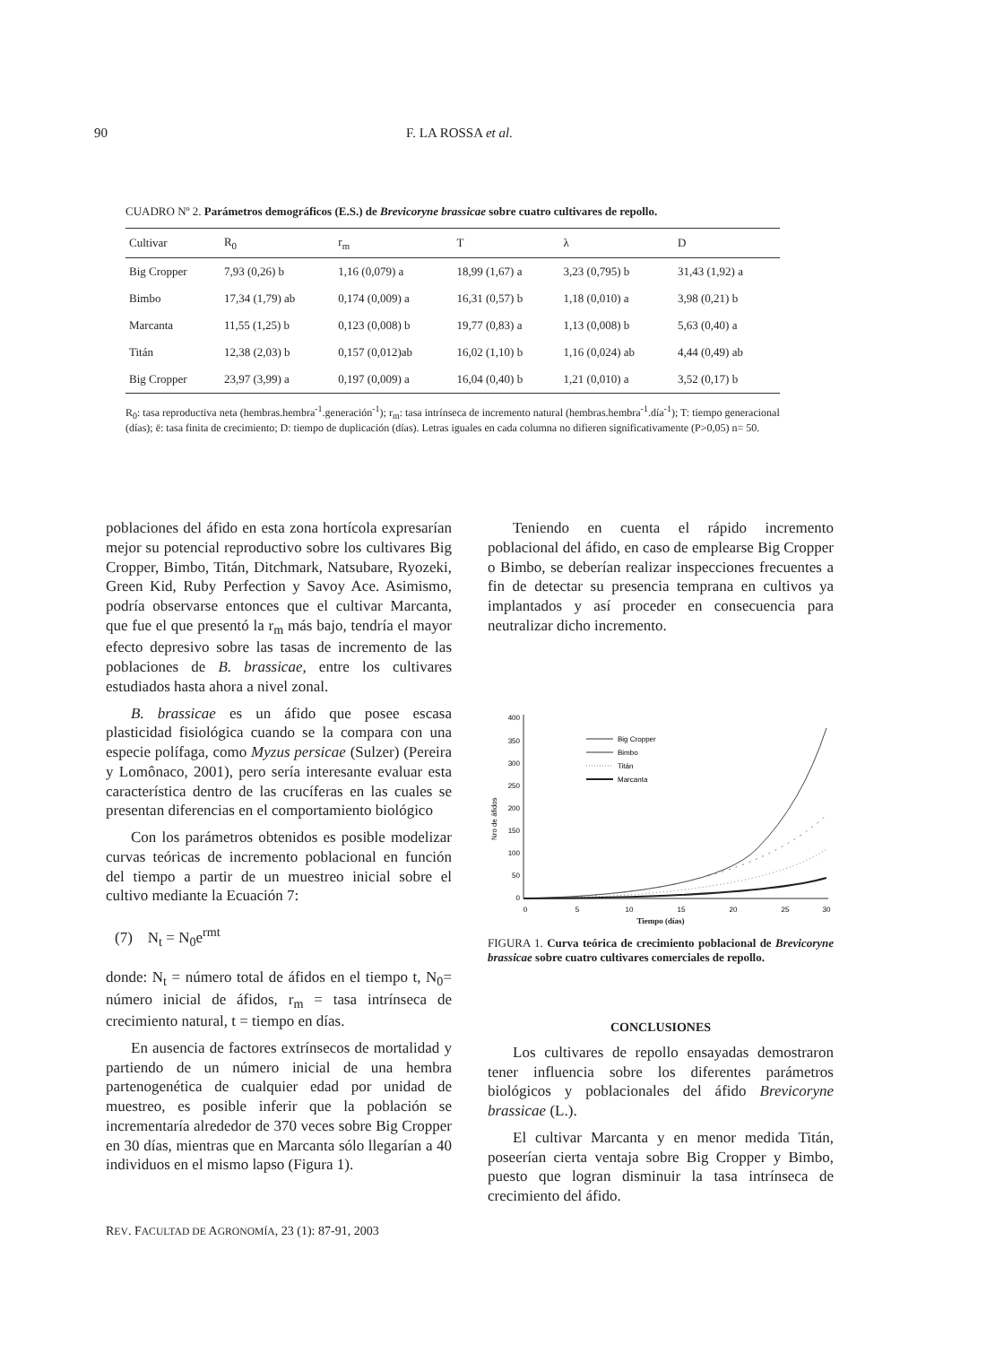90 F. LA ROSSA et al.
CUADRO Nº 2. Parámetros demográficos (E.S.) de Brevicoryne brassicae sobre cuatro cultivares de repollo.
| Cultivar | R<sub>0</sub> | r<sub>m</sub> | T | λ | D |
| --- | --- | --- | --- | --- | --- |
| Big Cropper | 7,93 (0,26) b | 1,16 (0,079) a | 18,99 (1,67) a | 3,23 (0,795) b | 31,43 (1,92) a |
| Bimbo | 17,34 (1,79) ab | 0,174 (0,009) a | 16,31 (0,57) b | 1,18 (0,010) a | 3,98 (0,21) b |
| Marcanta | 11,55 (1,25) b | 0,123 (0,008) b | 19,77 (0,83) a | 1,13 (0,008) b | 5,63 (0,40) a |
| Titán | 12,38 (2,03) b | 0,157 (0,012)ab | 16,02 (1,10) b | 1,16 (0,024) ab | 4,44 (0,49) ab |
| Big Cropper | 23,97 (3,99) a | 0,197 (0,009) a | 16,04 (0,40) b | 1,21 (0,010) a | 3,52 (0,17) b |
R<sub>0</sub>: tasa reproductiva neta (hembras.hembra<sup>-1</sup>.generación<sup>-1</sup>); r<sub>m</sub>: tasa intrínseca de incremento natural (hembras.hembra<sup>-1</sup>.día<sup>-1</sup>); T: tiempo generacional (días); ë: tasa finita de crecimiento; D: tiempo de duplicación (días). Letras iguales en cada columna no difieren significativamente (P>0,05) n= 50.
poblaciones del áfido en esta zona hortícola expresarían mejor su potencial reproductivo sobre los cultivares Big Cropper, Bimbo, Titán, Ditchmark, Natsubare, Ryozeki, Green Kid, Ruby Perfection y Savoy Ace. Asimismo, podría observarse entonces que el cultivar Marcanta, que fue el que presentó la r<sub>m</sub> más bajo, tendría el mayor efecto depresivo sobre las tasas de incremento de las poblaciones de B. brassicae, entre los cultivares estudiados hasta ahora a nivel zonal.
B. brassicae es un áfido que posee escasa plasticidad fisiológica cuando se la compara con una especie polífaga, como Myzus persicae (Sulzer) (Pereira y Lomônaco, 2001), pero sería interesante evaluar esta característica dentro de las crucíferas en las cuales se presentan diferencias en el comportamiento biológico
Con los parámetros obtenidos es posible modelizar curvas teóricas de incremento poblacional en función del tiempo a partir de un muestreo inicial sobre el cultivo mediante la Ecuación 7:
(7) N<sub>t</sub> = N<sub>0</sub>e<sup>rmt</sup>
donde: N<sub>t</sub> = número total de áfidos en el tiempo t, N<sub>0</sub>= número inicial de áfidos, r<sub>m</sub> = tasa intrínseca de crecimiento natural, t = tiempo en días.
En ausencia de factores extrínsecos de mortalidad y partiendo de un número inicial de una hembra partenogenética de cualquier edad por unidad de muestreo, es posible inferir que la población se incrementaría alrededor de 370 veces sobre Big Cropper en 30 días, mientras que en Marcanta sólo llegarían a 40 individuos en el mismo lapso (Figura 1).
Teniendo en cuenta el rápido incremento poblacional del áfido, en caso de emplearse Big Cropper o Bimbo, se deberían realizar inspecciones frecuentes a fin de detectar su presencia temprana en cultivos ya implantados y así proceder en consecuencia para neutralizar dicho incremento.
Nro de áfidos
400
350
300
250
200
150
100
50
0
0
5
10
15
20
25
30
Big Cropper
Bimbo
Titán
Marcanta
Tiempo (días)
FIGURA 1. Curva teórica de crecimiento poblacional de Brevicoryne brassicae sobre cuatro cultivares comerciales de repollo.
CONCLUSIONES
Los cultivares de repollo ensayadas demostraron tener influencia sobre los diferentes parámetros biológicos y poblacionales del áfido Brevicoryne brassicae (L.).
El cultivar Marcanta y en menor medida Titán, poseerían cierta ventaja sobre Big Cropper y Bimbo, puesto que logran disminuir la tasa intrínseca de crecimiento del áfido.
REV. FACULTAD DE AGRONOMÍA, 23 (1): 87-91, 2003